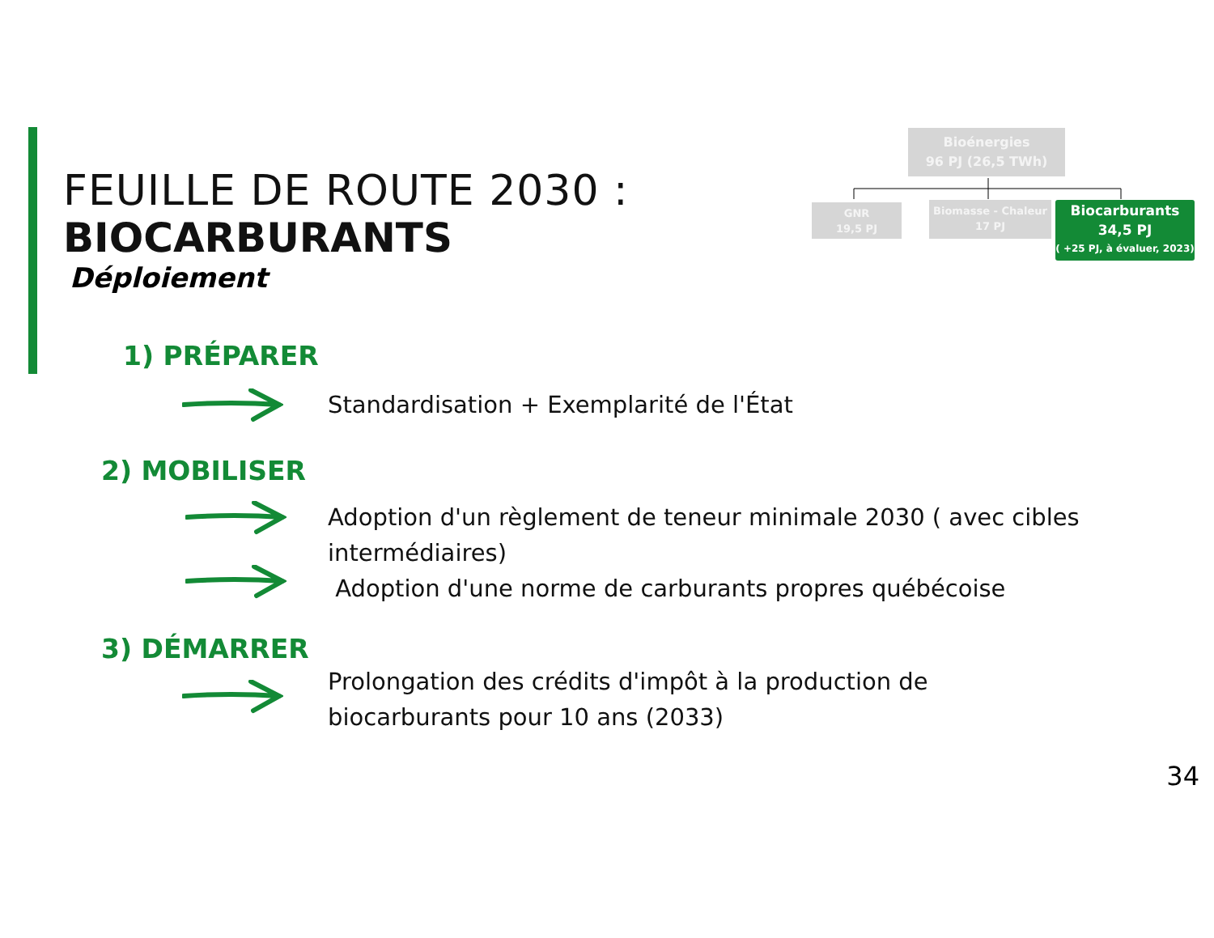FEUILLE DE ROUTE 2030 :
BIOCARBURANTS
Déploiement
Bioénergies
96 PJ (26,5 TWh)
GNR
19,5 PJ
Biomasse - Chaleur
17 PJ
Biocarburants
34,5 PJ
( +25 PJ, à évaluer, 2023)
1) PRÉPARER
Standardisation + Exemplarité de l'État
2) MOBILISER
Adoption d'un règlement de teneur minimale 2030 ( avec cibles
intermédiaires)
Adoption d'une norme de carburants propres québécoise
3) DÉMARRER
Prolongation des crédits d'impôt à la production de
biocarburants pour 10 ans (2033)
34